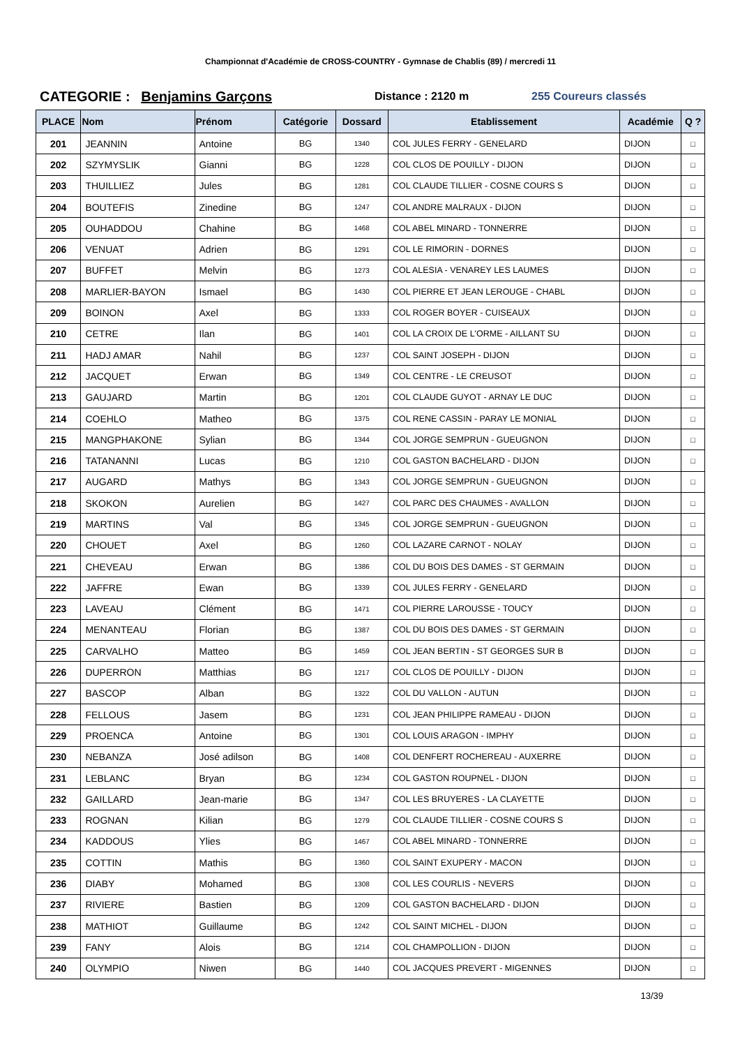Championnat d'Académie de CROSS-COUNTRY - Gymnase de Chablis (89) / mercredi 11
CATEGORIE : Benjamins Garçons
Distance : 2120 m 255 Coureurs classés
| PLACE | Nom | Prénom | Catégorie | Dossard | Etablissement | Académie | Q ? |
| --- | --- | --- | --- | --- | --- | --- | --- |
| 201 | JEANNIN | Antoine | BG | 1340 | COL JULES FERRY - GENELARD | DIJON | □ |
| 202 | SZYMYSLIK | Gianni | BG | 1228 | COL CLOS DE POUILLY - DIJON | DIJON | □ |
| 203 | THUILLIEZ | Jules | BG | 1281 | COL CLAUDE TILLIER - COSNE COURS S | DIJON | □ |
| 204 | BOUTEFIS | Zinedine | BG | 1247 | COL ANDRE MALRAUX - DIJON | DIJON | □ |
| 205 | OUHADDOU | Chahine | BG | 1468 | COL ABEL MINARD - TONNERRE | DIJON | □ |
| 206 | VENUAT | Adrien | BG | 1291 | COL LE RIMORIN - DORNES | DIJON | □ |
| 207 | BUFFET | Melvin | BG | 1273 | COL ALESIA - VENAREY LES LAUMES | DIJON | □ |
| 208 | MARLIER-BAYON | Ismael | BG | 1430 | COL PIERRE ET JEAN LEROUGE - CHABL | DIJON | □ |
| 209 | BOINON | Axel | BG | 1333 | COL ROGER BOYER - CUISEAUX | DIJON | □ |
| 210 | CETRE | Ilan | BG | 1401 | COL LA CROIX DE L'ORME - AILLANT SU | DIJON | □ |
| 211 | HADJ AMAR | Nahil | BG | 1237 | COL SAINT JOSEPH - DIJON | DIJON | □ |
| 212 | JACQUET | Erwan | BG | 1349 | COL CENTRE - LE CREUSOT | DIJON | □ |
| 213 | GAUJARD | Martin | BG | 1201 | COL CLAUDE GUYOT - ARNAY LE DUC | DIJON | □ |
| 214 | COEHLO | Matheo | BG | 1375 | COL RENE CASSIN - PARAY LE MONIAL | DIJON | □ |
| 215 | MANGPHAKONE | Sylian | BG | 1344 | COL JORGE SEMPRUN - GUEUGNON | DIJON | □ |
| 216 | TATANANNI | Lucas | BG | 1210 | COL GASTON BACHELARD - DIJON | DIJON | □ |
| 217 | AUGARD | Mathys | BG | 1343 | COL JORGE SEMPRUN - GUEUGNON | DIJON | □ |
| 218 | SKOKON | Aurelien | BG | 1427 | COL PARC DES CHAUMES - AVALLON | DIJON | □ |
| 219 | MARTINS | Val | BG | 1345 | COL JORGE SEMPRUN - GUEUGNON | DIJON | □ |
| 220 | CHOUET | Axel | BG | 1260 | COL LAZARE CARNOT - NOLAY | DIJON | □ |
| 221 | CHEVEAU | Erwan | BG | 1386 | COL DU BOIS DES DAMES - ST GERMAIN | DIJON | □ |
| 222 | JAFFRE | Ewan | BG | 1339 | COL JULES FERRY - GENELARD | DIJON | □ |
| 223 | LAVEAU | Clément | BG | 1471 | COL PIERRE LAROUSSE - TOUCY | DIJON | □ |
| 224 | MENANTEAU | Florian | BG | 1387 | COL DU BOIS DES DAMES - ST GERMAIN | DIJON | □ |
| 225 | CARVALHO | Matteo | BG | 1459 | COL JEAN BERTIN - ST GEORGES SUR B | DIJON | □ |
| 226 | DUPERRON | Matthias | BG | 1217 | COL CLOS DE POUILLY - DIJON | DIJON | □ |
| 227 | BASCOP | Alban | BG | 1322 | COL DU VALLON - AUTUN | DIJON | □ |
| 228 | FELLOUS | Jasem | BG | 1231 | COL JEAN PHILIPPE RAMEAU - DIJON | DIJON | □ |
| 229 | PROENCA | Antoine | BG | 1301 | COL LOUIS ARAGON - IMPHY | DIJON | □ |
| 230 | NEBANZA | José adilson | BG | 1408 | COL DENFERT ROCHEREAU - AUXERRE | DIJON | □ |
| 231 | LEBLANC | Bryan | BG | 1234 | COL GASTON ROUPNEL - DIJON | DIJON | □ |
| 232 | GAILLARD | Jean-marie | BG | 1347 | COL LES BRUYERES - LA CLAYETTE | DIJON | □ |
| 233 | ROGNAN | Kilian | BG | 1279 | COL CLAUDE TILLIER - COSNE COURS S | DIJON | □ |
| 234 | KADDOUS | Ylies | BG | 1467 | COL ABEL MINARD - TONNERRE | DIJON | □ |
| 235 | COTTIN | Mathis | BG | 1360 | COL SAINT EXUPERY - MACON | DIJON | □ |
| 236 | DIABY | Mohamed | BG | 1308 | COL LES COURLIS - NEVERS | DIJON | □ |
| 237 | RIVIERE | Bastien | BG | 1209 | COL GASTON BACHELARD - DIJON | DIJON | □ |
| 238 | MATHIOT | Guillaume | BG | 1242 | COL SAINT MICHEL - DIJON | DIJON | □ |
| 239 | FANY | Alois | BG | 1214 | COL CHAMPOLLION - DIJON | DIJON | □ |
| 240 | OLYMPIO | Niwen | BG | 1440 | COL JACQUES PREVERT - MIGENNES | DIJON | □ |
13/39